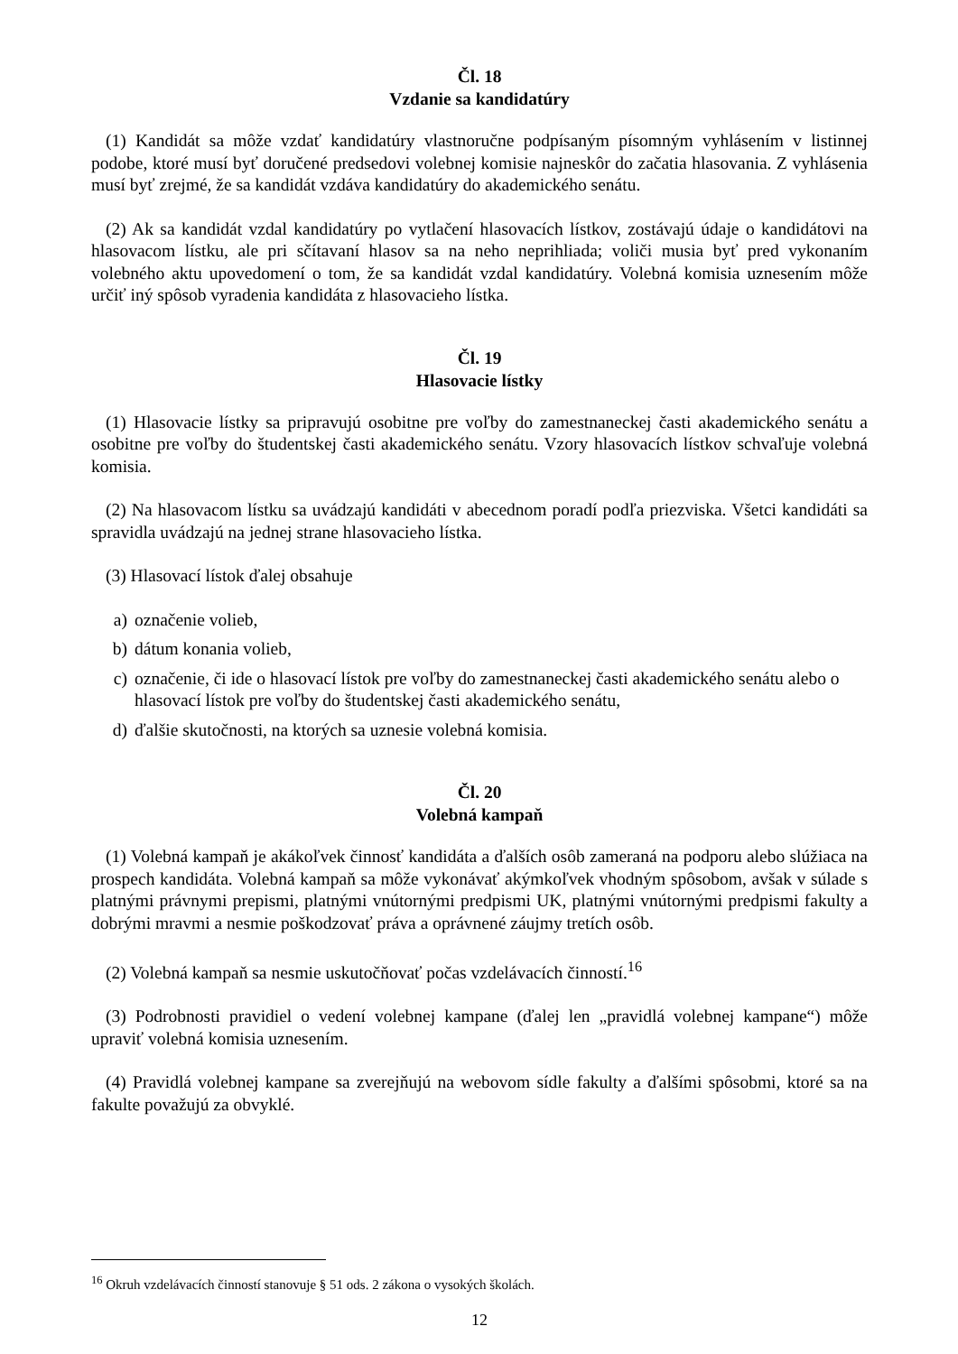Čl. 18
Vzdanie sa kandidatúry
(1) Kandidát sa môže vzdať kandidatúry vlastnoručne podpísaným písomným vyhlásením v listinnej podobe, ktoré musí byť doručené predsedovi volebnej komisie najneskôr do začatia hlasovania. Z vyhlásenia musí byť zrejmé, že sa kandidát vzdáva kandidatúry do akademického senátu.
(2) Ak sa kandidát vzdal kandidatúry po vytlačení hlasovacích lístkov, zostávajú údaje o kandidátovi na hlasovacom lístku, ale pri sčítavaní hlasov sa na neho neprihliada; voliči musia byť pred vykonaním volebného aktu upovedomení o tom, že sa kandidát vzdal kandidatúry. Volebná komisia uznesením môže určiť iný spôsob vyradenia kandidáta z hlasovacieho lístka.
Čl. 19
Hlasovacie lístky
(1) Hlasovacie lístky sa pripravujú osobitne pre voľby do zamestnaneckej časti akademického senátu a osobitne pre voľby do študentskej časti akademického senátu. Vzory hlasovacích lístkov schvaľuje volebná komisia.
(2) Na hlasovacom lístku sa uvádzajú kandidáti v abecednom poradí podľa priezviska. Všetci kandidáti sa spravidla uvádzajú na jednej strane hlasovacieho lístka.
(3) Hlasovací lístok ďalej obsahuje
a) označenie volieb,
b) dátum konania volieb,
c) označenie, či ide o hlasovací lístok pre voľby do zamestnaneckej časti akademického senátu alebo o hlasovací lístok pre voľby do študentskej časti akademického senátu,
d) ďalšie skutočnosti, na ktorých sa uznesie volebná komisia.
Čl. 20
Volebná kampaň
(1) Volebná kampaň je akákoľvek činnosť kandidáta a ďalších osôb zameraná na podporu alebo slúžiaca na prospech kandidáta. Volebná kampaň sa môže vykonávať akýmkoľvek vhodným spôsobom, avšak v súlade s platnými právnymi prepismi, platnými vnútornými predpismi UK, platnými vnútornými predpismi fakulty a dobrými mravmi a nesmie poškodzovať práva a oprávnené záujmy tretích osôb.
(2) Volebná kampaň sa nesmie uskutočňovať počas vzdelávacích činností.<sup>16</sup>
(3) Podrobnosti pravidiel o vedení volebnej kampane (ďalej len „pravidlá volebnej kampane“) môže upraviť volebná komisia uznesením.
(4) Pravidlá volebnej kampane sa zverejňujú na webovom sídle fakulty a ďalšími spôsobmi, ktoré sa na fakulte považujú za obvyklé.
<sup>16</sup> Okruh vzdelávacích činností stanovuje § 51 ods. 2 zákona o vysokých školách.
12